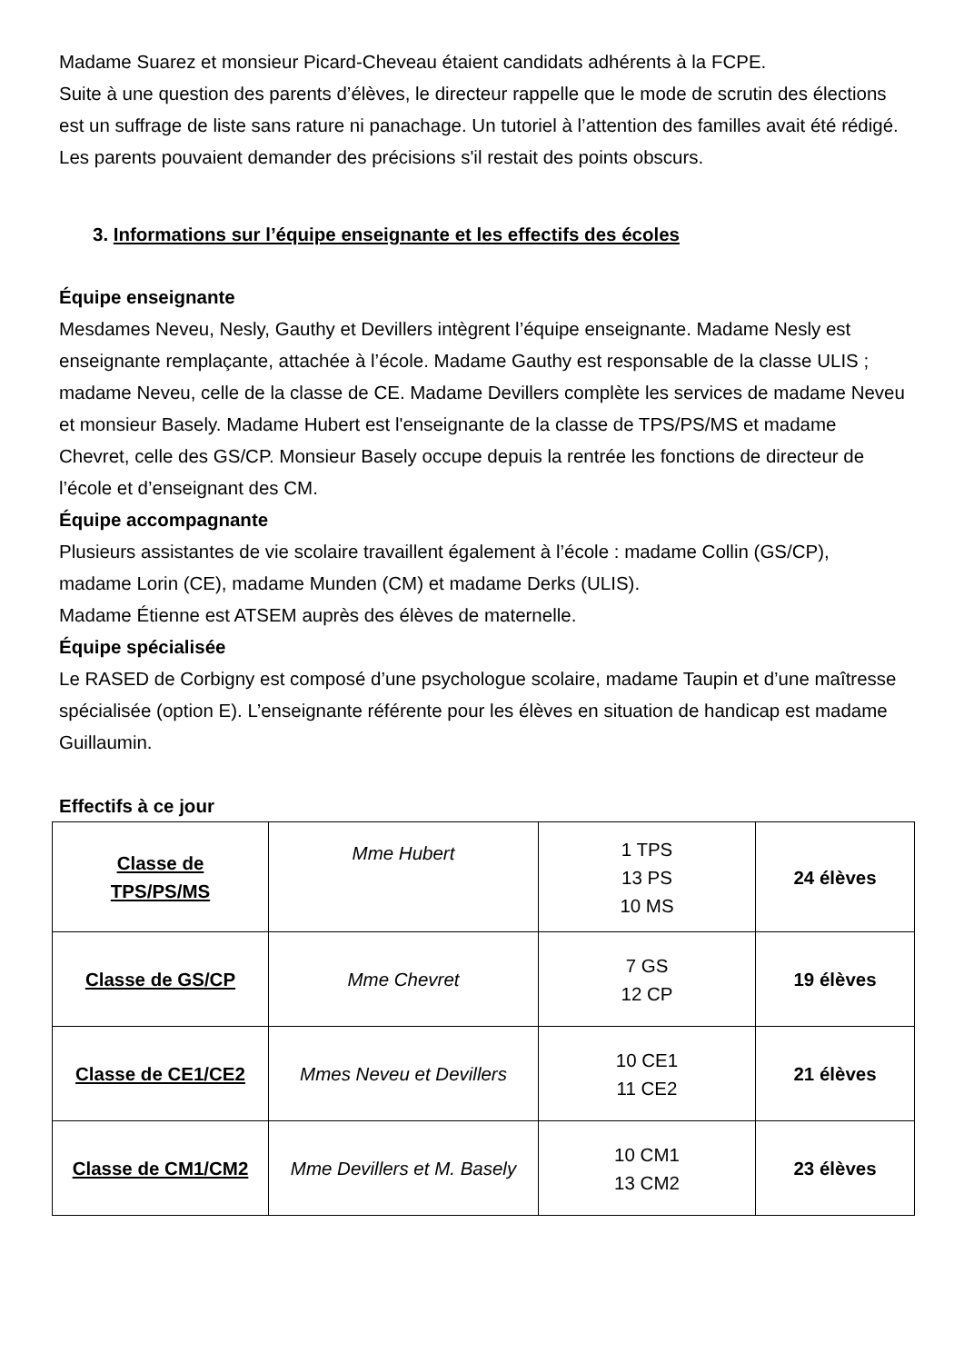Madame Suarez et monsieur Picard-Cheveau étaient candidats adhérents à la FCPE.
Suite à une question des parents d’élèves, le directeur rappelle que le mode de scrutin des élections est un suffrage de liste sans rature ni panachage. Un tutoriel à l’attention des familles avait été rédigé. Les parents pouvaient demander des précisions s'il restait des points obscurs.
3. Informations sur l’équipe enseignante et les effectifs des écoles
Équipe enseignante
Mesdames Neveu, Nesly, Gauthy et Devillers intègrent l’équipe enseignante. Madame Nesly est enseignante remplaçante, attachée à l’école. Madame Gauthy est responsable de la classe ULIS ; madame Neveu, celle de la classe de CE. Madame Devillers complète les services de madame Neveu et monsieur Basely. Madame Hubert est l'enseignante de la classe de TPS/PS/MS et madame Chevret, celle des GS/CP. Monsieur Basely occupe depuis la rentrée les fonctions de directeur de l’école et d’enseignant des CM.
Équipe accompagnante
Plusieurs assistantes de vie scolaire travaillent également à l’école : madame Collin (GS/CP), madame Lorin (CE), madame Munden (CM) et madame Derks (ULIS).
Madame Étienne est ATSEM auprès des élèves de maternelle.
Équipe spécialisée
Le RASED de Corbigny est composé d’une psychologue scolaire, madame Taupin et d’une maîtresse spécialisée (option E). L’enseignante référente pour les élèves en situation de handicap est madame Guillaumin.
Effectifs à ce jour
| Classe de TPS/PS/MS | Mme Hubert | 1 TPS 13 PS 10 MS | 24 élèves |
| Classe de GS/CP | Mme Chevret | 7 GS 12 CP | 19 élèves |
| Classe de CE1/CE2 | Mmes Neveu et Devillers | 10 CE1 11 CE2 | 21 élèves |
| Classe de CM1/CM2 | Mme Devillers et M. Basely | 10 CM1 13 CM2 | 23 élèves |